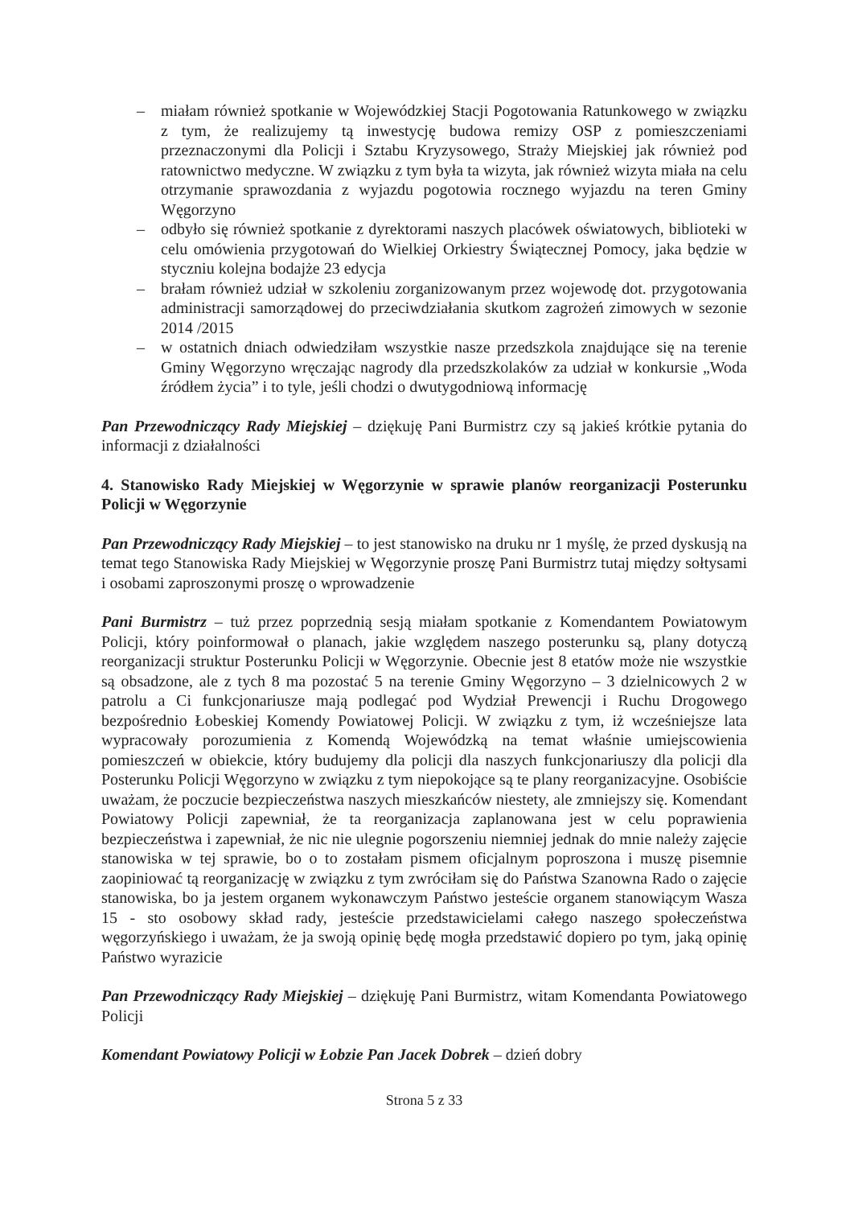– miałam również spotkanie w Wojewódzkiej Stacji Pogotowania Ratunkowego w związku z tym, że realizujemy tą inwestycję budowa remizy OSP z pomieszczeniami przeznaczonymi dla Policji i Sztabu Kryzysowego, Straży Miejskiej jak również pod ratownictwo medyczne. W związku z tym była ta wizyta, jak również wizyta miała na celu otrzymanie sprawozdania z wyjazdu pogotowia rocznego wyjazdu na teren Gminy Węgorzyno
– odbyło się również spotkanie z dyrektorami naszych placówek oświatowych, biblioteki w celu omówienia przygotowań do Wielkiej Orkiestry Świątecznej Pomocy, jaka będzie w styczniu kolejna bodajże 23 edycja
– brałam również udział w szkoleniu zorganizowanym przez wojewodę dot. przygotowania administracji samorządowej do przeciwdziałania skutkom zagrożeń zimowych w sezonie 2014 /2015
– w ostatnich dniach odwiedziłam wszystkie nasze przedszkola znajdujące się na terenie Gminy Węgorzyno wręczając nagrody dla przedszkolaków za udział w konkursie „Woda źródłem życia” i to tyle, jeśli chodzi o dwutygodniową informację
Pan Przewodniczący Rady Miejskiej – dziękuję Pani Burmistrz czy są jakieś krótkie pytania do informacji z działalności
4. Stanowisko Rady Miejskiej w Węgorzynie w sprawie planów reorganizacji Posterunku Policji w Węgorzynie
Pan Przewodniczący Rady Miejskiej – to jest stanowisko na druku nr 1 myślę, że przed dyskusją na temat tego Stanowiska Rady Miejskiej w Węgorzynie proszę Pani Burmistrz tutaj między sołtysami i osobami zaproszonymi proszę o wprowadzenie
Pani Burmistrz – tuż przez poprzednią sesją miałam spotkanie z Komendantem Powiatowym Policji, który poinformował o planach, jakie względem naszego posterunku są, plany dotyczą reorganizacji struktur Posterunku Policji w Węgorzynie. Obecnie jest 8 etatów może nie wszystkie są obsadzone, ale z tych 8 ma pozostać 5 na terenie Gminy Węgorzyno – 3 dzielnicowych 2 w patrolu a Ci funkcjonariusze mają podlegać pod Wydział Prewencji i Ruchu Drogowego bezpośrednio Łobeskiej Komendy Powiatowej Policji. W związku z tym, iż wcześniejsze lata wypracowały porozumienia z Komendą Wojewódzką na temat właśnie umiejscowienia pomieszczeń w obiekcie, który budujemy dla policji dla naszych funkcjonariuszy dla policji dla Posterunku Policji Węgorzyno w związku z tym niepokojące są te plany reorganizacyjne. Osobiście uważam, że poczucie bezpieczeństwa naszych mieszkańców niestety, ale zmniejszy się. Komendant Powiatowy Policji zapewniał, że ta reorganizacja zaplanowana jest w celu poprawienia bezpieczeństwa i zapewniał, że nic nie ulegnie pogorszeniu niemniej jednak do mnie należy zajęcie stanowiska w tej sprawie, bo o to zostałam pismem oficjalnym poproszona i muszę pisemnie zaopiniować tą reorganizację w związku z tym zwróciłam się do Państwa Szanowna Rado o zajęcie stanowiska, bo ja jestem organem wykonawczym Państwo jesteście organem stanowiącym Wasza 15 - sto osobowy skład rady, jesteście przedstawicielami całego naszego społeczeństwa węgorzyńskiego i uważam, że ja swoją opinię będę mogła przedstawić dopiero po tym, jaką opinię Państwo wyrazicie
Pan Przewodniczący Rady Miejskiej – dziękuję Pani Burmistrz, witam Komendanta Powiatowego Policji
Komendant Powiatowy Policji w Łobzie Pan Jacek Dobrek – dzień dobry
Strona 5 z 33